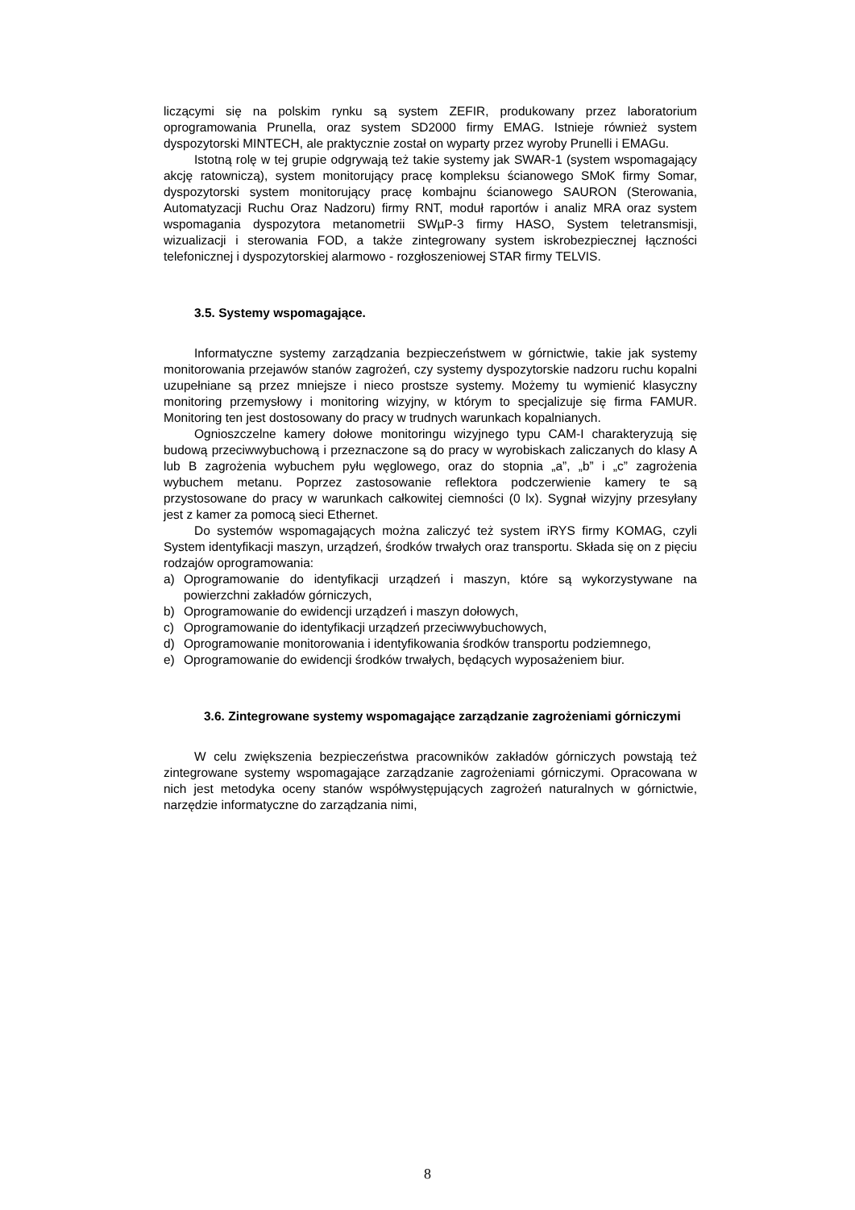liczącymi się na polskim rynku są system ZEFIR, produkowany przez laboratorium oprogramowania Prunella, oraz system SD2000 firmy EMAG. Istnieje również system dyspozytorski MINTECH, ale praktycznie został on wyparty przez wyroby Prunelli i EMAGu.
Istotną rolę w tej grupie odgrywają też takie systemy jak SWAR-1 (system wspomagający akcję ratowniczą), system monitorujący pracę kompleksu ścianowego SMoK firmy Somar, dyspozytorski system monitorujący pracę kombajnu ścianowego SAURON (Sterowania, Automatyzacji Ruchu Oraz Nadzoru) firmy RNT, moduł raportów i analiz MRA oraz system wspomagania dyspozytora metanometrii SWµP-3 firmy HASO, System teletransmisji, wizualizacji i sterowania FOD, a także zintegrowany system iskrobezpiecznej łączności telefonicznej i dyspozytorskiej alarmowo - rozgłoszeniowej STAR firmy TELVIS.
3.5. Systemy wspomagające.
Informatyczne systemy zarządzania bezpieczeństwem w górnictwie, takie jak systemy monitorowania przejawów stanów zagrożeń, czy systemy dyspozytorskie nadzoru ruchu kopalni uzupełniane są przez mniejsze i nieco prostsze systemy. Możemy tu wymienić klasyczny monitoring przemysłowy i monitoring wizyjny, w którym to specjalizuje się firma FAMUR. Monitoring ten jest dostosowany do pracy w trudnych warunkach kopalnianych.
Ognioszczelne kamery dołowe monitoringu wizyjnego typu CAM-I charakteryzują się budową przeciwwybuchową i przeznaczone są do pracy w wyrobiskach zaliczanych do klasy A lub B zagrożenia wybuchem pyłu węglowego, oraz do stopnia „a”, „b” i „c” zagrożenia wybuchem metanu. Poprzez zastosowanie reflektora podczerwienie kamery te są przystosowane do pracy w warunkach całkowitej ciemności (0 lx). Sygnał wizyjny przesyłany jest z kamer za pomocą sieci Ethernet.
Do systemów wspomagających można zaliczyć też system iRYS firmy KOMAG, czyli System identyfikacji maszyn, urządzeń, środków trwałych oraz transportu. Składa się on z pięciu rodzajów oprogramowania:
a) Oprogramowanie do identyfikacji urządzeń i maszyn, które są wykorzystywane na powierzchni zakładów górniczych,
b) Oprogramowanie do ewidencji urządzeń i maszyn dołowych,
c) Oprogramowanie do identyfikacji urządzeń przeciwwybuchowych,
d) Oprogramowanie monitorowania i identyfikowania środków transportu podziemnego,
e) Oprogramowanie do ewidencji środków trwałych, będących wyposażeniem biur.
3.6. Zintegrowane systemy wspomagające zarządzanie zagrożeniami górniczymi
W celu zwiększenia bezpieczeństwa pracowników zakładów górniczych powstają też zintegrowane systemy wspomagające zarządzanie zagrożeniami górniczymi. Opracowana w nich jest metodyka oceny stanów współwystępujących zagrożeń naturalnych w górnictwie, narzędzie informatyczne do zarządzania nimi,
8